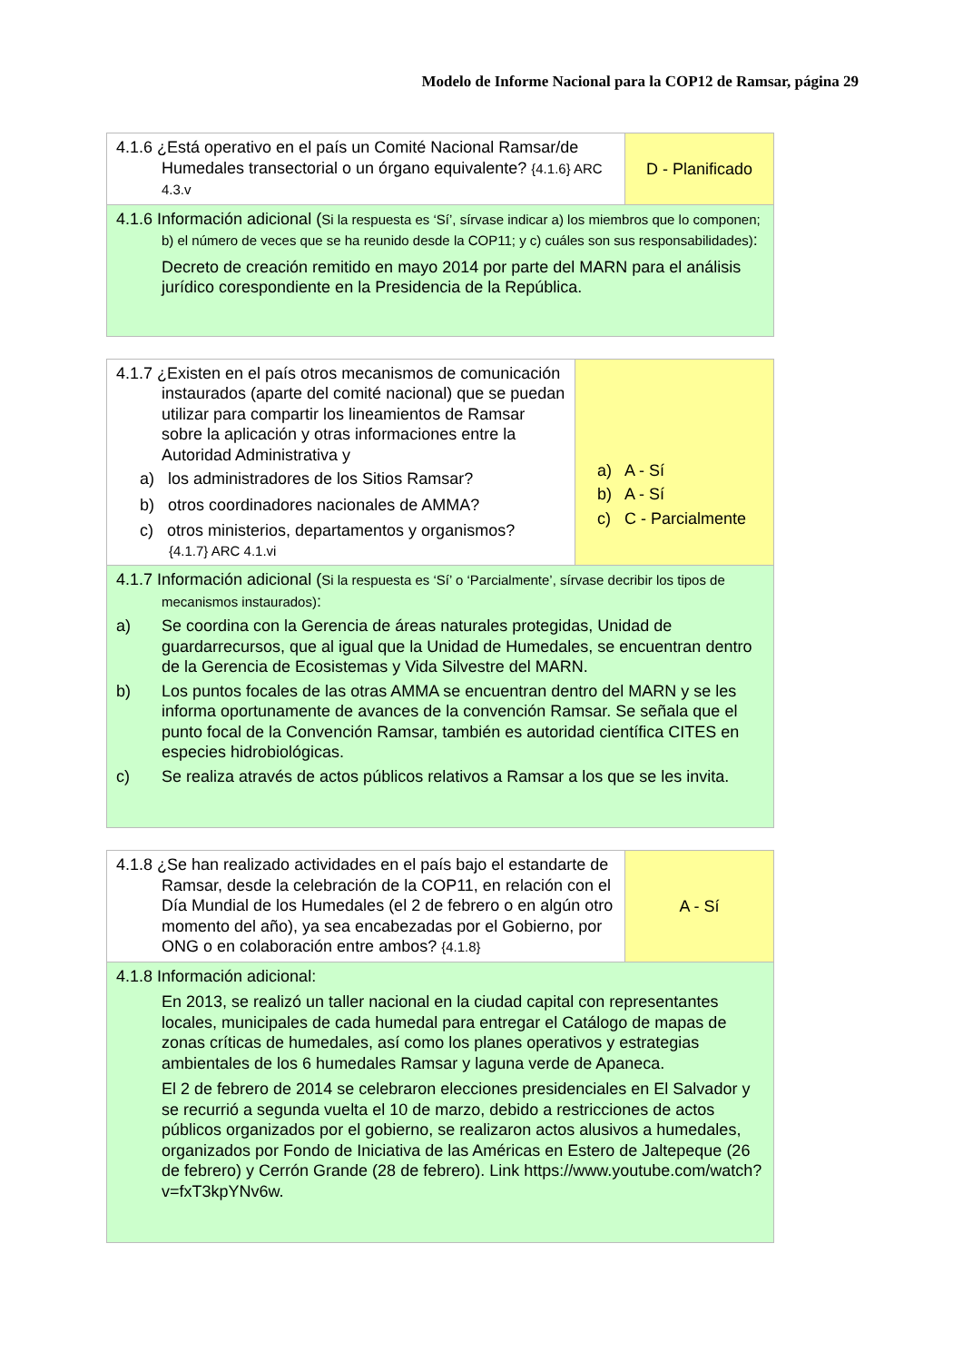Modelo de Informe Nacional para la COP12 de Ramsar, página 29
| 4.1.6 ¿Está operativo en el país un Comité Nacional Ramsar/de Humedales transectorial o un órgano equivalente? {4.1.6} ARC 4.3.v | D - Planificado |
| 4.1.6 Información adicional ( Si la respuesta es ‘Sí’, sírvase indicar a) los miembros que lo componen; b) el número de veces que se ha reunido desde la COP11; y c) cuáles son sus responsabilidades) : Decreto de creación remitido en mayo 2014 por parte del MARN para el análisis jurídico corespondiente en la Presidencia de la República. | |
| 4.1.7 ¿Existen en el país otros mecanismos de comunicación instaurados (aparte del comité nacional) que se puedan utilizar para compartir los lineamientos de Ramsar sobre la aplicación y otras informaciones entre la Autoridad Administrativa y a) los administradores de los Sitios Ramsar? b) otros coordinadores nacionales de AMMA? c) otros ministerios, departamentos y organismos? {4.1.7} ARC 4.1.vi | a) A - Sí b) A - Sí c) C - Parcialmente |
| 4.1.7 Información adicional ( Si la respuesta es ‘Sí’ o ‘Parcialmente’, sírvase decribir los tipos de mecanismos instaurados) : a) Se coordina con la Gerencia de áreas naturales protegidas, Unidad de guardarrecursos, que al igual que la Unidad de Humedales, se encuentran dentro de la Gerencia de Ecosistemas y Vida Silvestre del MARN. b) Los puntos focales de las otras AMMA se encuentran dentro del MARN y se les informa oportunamente de avances de la convención Ramsar. Se señala que el punto focal de la Convención Ramsar, también es autoridad científica CITES en especies hidrobiológicas. c) Se realiza através de actos públicos relativos a Ramsar a los que se les invita. | |
| 4.1.8 ¿Se han realizado actividades en el país bajo el estandarte de Ramsar, desde la celebración de la COP11, en relación con el Día Mundial de los Humedales (el 2 de febrero o en algún otro momento del año), ya sea encabezadas por el Gobierno, por ONG o en colaboración entre ambos? {4.1.8} | A - Sí |
| 4.1.8 Información adicional: En 2013, se realizó un taller nacional en la ciudad capital con representantes locales, municipales de cada humedal para entregar el Catálogo de mapas de zonas críticas de humedales, así como los planes operativos y estrategias ambientales de los 6 humedales Ramsar y laguna verde de Apaneca. El 2 de febrero de 2014 se celebraron elecciones presidenciales en El Salvador y se recurrió a segunda vuelta el 10 de marzo, debido a restricciones de actos públicos organizados por el gobierno, se realizaron actos alusivos a humedales, organizados por Fondo de Iniciativa de las Américas en Estero de Jaltepeque (26 de febrero) y Cerrón Grande (28 de febrero). Link https://www.youtube.com/watch?v=fxT3kpYNv6w. | |